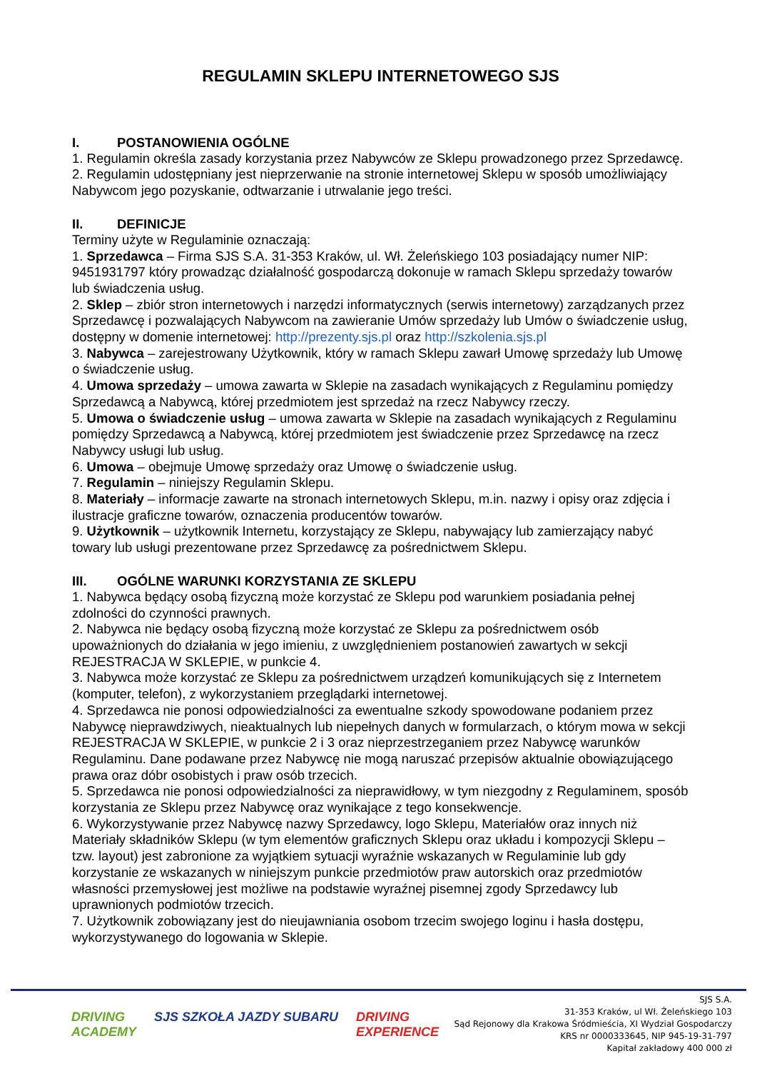REGULAMIN SKLEPU INTERNETOWEGO SJS
I. POSTANOWIENIA OGÓLNE
1. Regulamin określa zasady korzystania przez Nabywców ze Sklepu prowadzonego przez Sprzedawcę.
2. Regulamin udostępniany jest nieprzerwanie na stronie internetowej Sklepu w sposób umożliwiający Nabywcom jego pozyskanie, odtwarzanie i utrwalanie jego treści.
II. DEFINICJE
Terminy użyte w Regulaminie oznaczają:
1. Sprzedawca – Firma SJS S.A. 31-353 Kraków, ul. Wł. Żeleńskiego 103 posiadający numer NIP: 9451931797 który prowadząc działalność gospodarczą dokonuje w ramach Sklepu sprzedaży towarów lub świadczenia usług.
2. Sklep – zbiór stron internetowych i narzędzi informatycznych (serwis internetowy) zarządzanych przez Sprzedawcę i pozwalających Nabywcom na zawieranie Umów sprzedaży lub Umów o świadczenie usług, dostępny w domenie internetowej: http://prezenty.sjs.pl oraz http://szkolenia.sjs.pl
3. Nabywca – zarejestrowany Użytkownik, który w ramach Sklepu zawarł Umowę sprzedaży lub Umowę o świadczenie usług.
4. Umowa sprzedaży – umowa zawarta w Sklepie na zasadach wynikających z Regulaminu pomiędzy Sprzedawcą a Nabywcą, której przedmiotem jest sprzedaż na rzecz Nabywcy rzeczy.
5. Umowa o świadczenie usług – umowa zawarta w Sklepie na zasadach wynikających z Regulaminu pomiędzy Sprzedawcą a Nabywcą, której przedmiotem jest świadczenie przez Sprzedawcę na rzecz Nabywcy usługi lub usług.
6. Umowa – obejmuje Umowę sprzedaży oraz Umowę o świadczenie usług.
7. Regulamin – niniejszy Regulamin Sklepu.
8. Materiały – informacje zawarte na stronach internetowych Sklepu, m.in. nazwy i opisy oraz zdjęcia i ilustracje graficzne towarów, oznaczenia producentów towarów.
9. Użytkownik – użytkownik Internetu, korzystający ze Sklepu, nabywający lub zamierzający nabyć towary lub usługi prezentowane przez Sprzedawcę za pośrednictwem Sklepu.
III. OGÓLNE WARUNKI KORZYSTANIA ZE SKLEPU
1. Nabywca będący osobą fizyczną może korzystać ze Sklepu pod warunkiem posiadania pełnej zdolności do czynności prawnych.
2. Nabywca nie będący osobą fizyczną może korzystać ze Sklepu za pośrednictwem osób upoważnionych do działania w jego imieniu, z uwzględnieniem postanowień zawartych w sekcji REJESTRACJA W SKLEPIE, w punkcie 4.
3. Nabywca może korzystać ze Sklepu za pośrednictwem urządzeń komunikujących się z Internetem (komputer, telefon), z wykorzystaniem przeglądarki internetowej.
4. Sprzedawca nie ponosi odpowiedzialności za ewentualne szkody spowodowane podaniem przez Nabywcę nieprawdziwych, nieaktualnych lub niepełnych danych w formularzach, o którym mowa w sekcji REJESTRACJA W SKLEPIE, w punkcie 2 i 3 oraz nieprzestrzeganiem przez Nabywcę warunków Regulaminu. Dane podawane przez Nabywcę nie mogą naruszać przepisów aktualnie obowiązującego prawa oraz dóbr osobistych i praw osób trzecich.
5. Sprzedawca nie ponosi odpowiedzialności za nieprawidłowy, w tym niezgodny z Regulaminem, sposób korzystania ze Sklepu przez Nabywcę oraz wynikające z tego konsekwencje.
6. Wykorzystywanie przez Nabywcę nazwy Sprzedawcy, logo Sklepu, Materiałów oraz innych niż Materiały składników Sklepu (w tym elementów graficznych Sklepu oraz układu i kompozycji Sklepu – tzw. layout) jest zabronione za wyjątkiem sytuacji wyraźnie wskazanych w Regulaminie lub gdy korzystanie ze wskazanych w niniejszym punkcie przedmiotów praw autorskich oraz przedmiotów własności przemysłowej jest możliwe na podstawie wyraźnej pisemnej zgody Sprzedawcy lub uprawnionych podmiotów trzecich.
7. Użytkownik zobowiązany jest do nieujawniania osobom trzecim swojego loginu i hasła dostępu, wykorzystywanego do logowania w Sklepie.
DRIVING
ACADEMY
SJS SZKOŁA JAZDY SUBARU DRIVING
EXPERIENCE
SJS S.A.
31-353 Kraków, ul Wł. Żeleńskiego 103
Sąd Rejonowy dla Krakowa Śródmieścia, XI Wydział Gospodarczy
KRS nr 0000333645, NIP 945-19-31-797
Kapitał zakładowy 400 000 zł